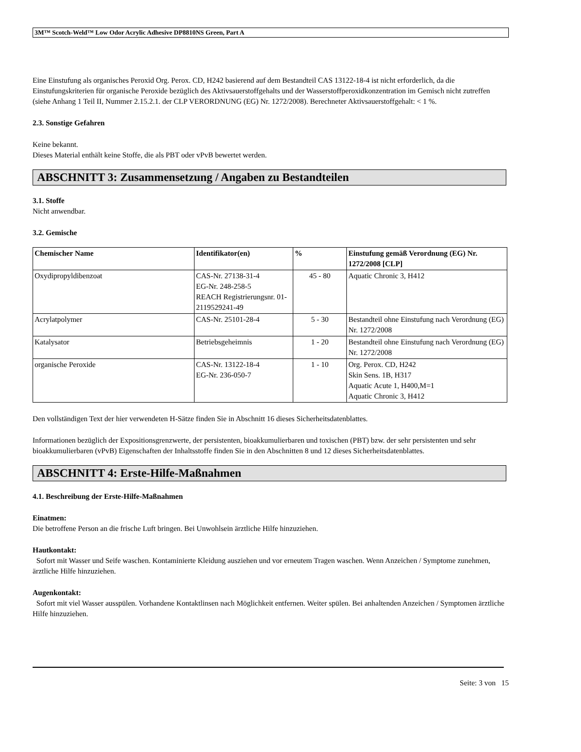3M™ Scotch-Weld™ Low Odor Acrylic Adhesive DP8810NS Green, Part A
Eine Einstufung als organisches Peroxid Org. Perox. CD, H242 basierend auf dem Bestandteil CAS 13122-18-4 ist nicht erforderlich, da die Einstufungskriterien für organische Peroxide bezüglich des Aktivsauerstoffgehalts und der Wasserstoffperoxidkonzentration im Gemisch nicht zutreffen (siehe Anhang 1 Teil II, Nummer 2.15.2.1. der CLP VERORDNUNG (EG) Nr. 1272/2008). Berechneter Aktivsauerstoffgehalt: < 1 %.
2.3. Sonstige Gefahren
Keine bekannt.
Dieses Material enthält keine Stoffe, die als PBT oder vPvB bewertet werden.
ABSCHNITT 3: Zusammensetzung / Angaben zu Bestandteilen
3.1. Stoffe
Nicht anwendbar.
3.2. Gemische
| Chemischer Name | Identifikator(en) | % | Einstufung gemäß Verordnung (EG) Nr. 1272/2008 [CLP] |
| --- | --- | --- | --- |
| Oxydipropyldibenzoat | CAS-Nr. 27138-31-4 EG-Nr. 248-258-5 REACH Registrierungsnr. 01-2119529241-49 | 45 - 80 | Aquatic Chronic 3, H412 |
| Acrylatpolymer | CAS-Nr. 25101-28-4 | 5 - 30 | Bestandteil ohne Einstufung nach Verordnung (EG) Nr. 1272/2008 |
| Katalysator | Betriebsgeheimnis | 1 - 20 | Bestandteil ohne Einstufung nach Verordnung (EG) Nr. 1272/2008 |
| organische Peroxide | CAS-Nr. 13122-18-4 EG-Nr. 236-050-7 | 1 - 10 | Org. Perox. CD, H242 Skin Sens. 1B, H317 Aquatic Acute 1, H400,M=1 Aquatic Chronic 3, H412 |
Den vollständigen Text der hier verwendeten H-Sätze finden Sie in Abschnitt 16 dieses Sicherheitsdatenblattes.
Informationen bezüglich der Expositionsgrenzwerte, der persistenten, bioakkumulierbaren und toxischen (PBT) bzw. der sehr persistenten und sehr bioakkumulierbaren (vPvB) Eigenschaften der Inhaltsstoffe finden Sie in den Abschnitten 8 und 12 dieses Sicherheitsdatenblattes.
ABSCHNITT 4: Erste-Hilfe-Maßnahmen
4.1. Beschreibung der Erste-Hilfe-Maßnahmen
Einatmen:
Die betroffene Person an die frische Luft bringen. Bei Unwohlsein ärztliche Hilfe hinzuziehen.
Hautkontakt:
Sofort mit Wasser und Seife waschen. Kontaminierte Kleidung ausziehen und vor erneutem Tragen waschen. Wenn Anzeichen / Symptome zunehmen, ärztliche Hilfe hinzuziehen.
Augenkontakt:
Sofort mit viel Wasser ausspülen. Vorhandene Kontaktlinsen nach Möglichkeit entfernen. Weiter spülen. Bei anhaltenden Anzeichen / Symptomen ärztliche Hilfe hinzuziehen.
Seite: 3 von 15